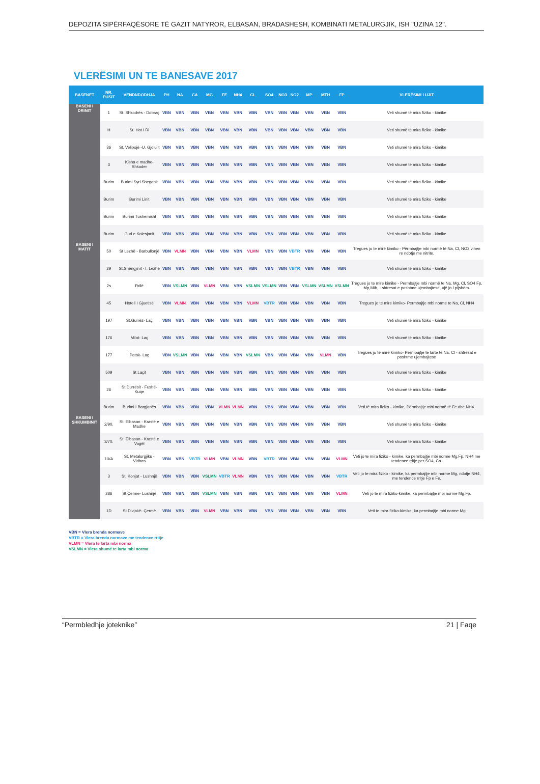DEPOZITA SIPËRFAQËSORE TË GAZIT NATYROR, ELBASAN, BRADASHESH, KOMBINATI METALURGJIK, ISH "UZINA 12".
VLERËSIMI UN TE BANESAVE 2017
| BASENET | NR. PUSIT | VENDNDODHJA | PH | NA | CA | MG | FE | NH4 | CL | SO4 | NO3 | NO2 | MP | MTH | FP | VLERËSIMI I UJIT |
| --- | --- | --- | --- | --- | --- | --- | --- | --- | --- | --- | --- | --- | --- | --- | --- | --- |
| BASENI I DRINIT | 1 | St. Shkodrës - Dobraç | VBN | VBN | VBN | VBN | VBN | VBN | VBN | VBN | VBN | VBN | VBN | VBN | VBN | Veti shumë të mira fiziko - kimike |
| | H | St. Hot I Ri | VBN | VBN | VBN | VBN | VBN | VBN | VBN | VBN | VBN | VBN | VBN | VBN | VBN | Veti shumë të mira fiziko - kimike |
| | 36 | St. Velipojë -U. Gjolulit | VBN | VBN | VBN | VBN | VBN | VBN | VBN | VBN | VBN | VBN | VBN | VBN | VBN | Veti shumë të mira fiziko - kimike |
| | 3 | Kisha e madhe-Shkoder | VBN | VBN | VBN | VBN | VBN | VBN | VBN | VBN | VBN | VBN | VBN | VBN | VBN | Veti shumë të mira fiziko - kimike |
| | Burim | Burimi Syri Sheganit | VBN | VBN | VBN | VBN | VBN | VBN | VBN | VBN | VBN | VBN | VBN | VBN | VBN | Veti shumë të mira fiziko - kimike |
| | Burim | Burimi Linit | VBN | VBN | VBN | VBN | VBN | VBN | VBN | VBN | VBN | VBN | VBN | VBN | VBN | Veti shumë të mira fiziko - kimike |
| | Burim | Burimi Tushemisht | VBN | VBN | VBN | VBN | VBN | VBN | VBN | VBN | VBN | VBN | VBN | VBN | VBN | Veti shumë të mira fiziko - kimike |
| | Burim | Guri e Kolesjanit | VBN | VBN | VBN | VBN | VBN | VBN | VBN | VBN | VBN | VBN | VBN | VBN | VBN | Veti shumë të mira fiziko - kimike |
| BASENI I MATIT | 50 | St Lezhë - Barbullonjë | VBN | VLMN | VBN | VBN | VBN | VBN | VLMN | VBN | VBN | VBTR | VBN | VBN | VBN | Tregues jo te mirë kimiko - Përmbajtje mbi normë të Na, Cl, NO2 vihen re ndotje me nitrite. |
| | 29 | St.Shëngjinit - I. Lezhë | VBN | VBN | VBN | VBN | VBN | VBN | VBN | VBN | VBN | VBTR | VBN | VBN | VBN | Veti shumë të mira fiziko - kimike |
| | 2s | Rrilë | VBN | VSLMN | VBN | VLMN | VBN | VBN | VSLMN | VSLMN | VBN | VBN | VSLMN | VSLMN | VSLMN | Tregues jo te mire kimike - Permbajtje mbi normë te Na, Mg, Cl, SO4 Fp, Mp,Mth, - shtresat e poshtme ujembajtese, ujë jo i pijshëm. |
| | 45 | Hoteli I Gjuetisë | VBN | VLMN | VBN | VBN | VBN | VBN | VLMN | VBTR | VBN | VBN | VBN | VBN | VBN | Tregues jo te mire kimiko- Permbajtje mbi norme te Na, Cl, NH4 |
| | 197 | St.Gurrëz- Laç | VBN | VBN | VBN | VBN | VBN | VBN | VBN | VBN | VBN | VBN | VBN | VBN | VBN | Veti shumë të mira fiziko - kimike |
| | 176 | Milot- Laç | VBN | VBN | VBN | VBN | VBN | VBN | VBN | VBN | VBN | VBN | VBN | VBN | VBN | Veti shumë të mira fiziko - kimike |
| | 177 | Patok- Laç | VBN | VSLMN | VBN | VBN | VBN | VBN | VSLMN | VBN | VBN | VBN | VBN | VLMN | VBN | Tregues jo te mire kimiko- Permbajtje te larte te Na, Cl - shtresat e poshtme ujembajtese |
| | 509 | St.Laçit | VBN | VBN | VBN | VBN | VBN | VBN | VBN | VBN | VBN | VBN | VBN | VBN | VBN | Veti shumë të mira fiziko - kimike |
| | 26 | St.Durrësit - Fushë- Kuqe | VBN | VBN | VBN | VBN | VBN | VBN | VBN | VBN | VBN | VBN | VBN | VBN | VBN | Veti shumë të mira fiziko - kimike |
| | Burim | Burimi I Bargjanës | VBN | VBN | VBN | VBN | VLMN | VLMN | VBN | VBN | VBN | VBN | VBN | VBN | VBN | Veti të mira fiziko - kimike, Përmbajtje mbi normë të Fe dhe NH4. |
| BASENI I SHKUMBINIT | 2/90. | St. Elbasan - Krastë e Madhe | VBN | VBN | VBN | VBN | VBN | VBN | VBN | VBN | VBN | VBN | VBN | VBN | VBN | Veti shumë të mira fiziko - kimike |
| | 3/70. | St. Elbasan - Krastë e Vogël | VBN | VBN | VBN | VBN | VBN | VBN | VBN | VBN | VBN | VBN | VBN | VBN | VBN | Veti shumë të mira fiziko - kimike |
| | 10/A | St. Metalurgjiku - Vidhas | VBN | VBN | VBTR | VLMN | VBN | VLMN | VBN | VBTR | VBN | VBN | VBN | VBN | VLMN | Veti jo te mira fiziko - kimike, ka permbajtje mbi norme Mg,Fp, NH4 me tendence rritje per SO4, Ca. |
| | 3 | St. Konjat - Lushnjë | VBN | VBN | VBN | VSLMN | VBTR | VLMN | VBN | VBN | VBN | VBN | VBN | VBN | VBTR | Veti jo te mira fiziko - kimike, ka permbajtje mbi norme Mg, ndotje NH4, me tendence rritje Fp e Fe. |
| | 286 | St.Çerme- Lushnjë | VBN | VBN | VBN | VSLMN | VBN | VBN | VBN | VBN | VBN | VBN | VBN | VBN | VLMN | Veti jo te mira fiziko-kimike, ka permbajtje mbi norme Mg.Fp. |
| | 1D | St.Divjakë- Çermë | VBN | VBN | VBN | VLMN | VBN | VBN | VBN | VBN | VBN | VBN | VBN | VBN | VBN | Veti te mira fiziko-kimike, ka permbajtje mbi norme Mg |
VBN = Vlera brenda normave
VBTR = Vlera brenda normave me tendence rritje
VLMN = Vlera te larta mbi norma
VSLMN = Vlera shumë te larta mbi norma
“Permbledhje joteknike” 21 | Faqe